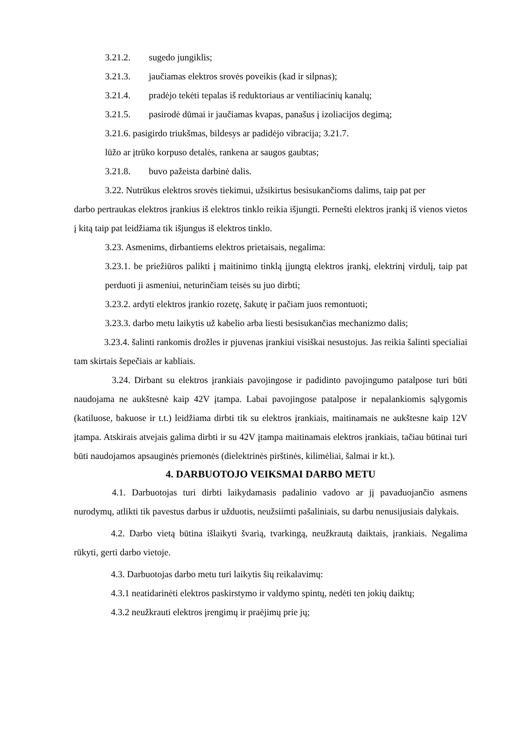3.21.2. sugedo jungiklis;
3.21.3. jaučiamas elektros srovės poveikis (kad ir silpnas);
3.21.4. pradėjo tekėti tepalas iš reduktoriaus ar ventiliacinių kanalų;
3.21.5. pasirodė dūmai ir jaučiamas kvapas, panašus į izoliacijos degimą;
3.21.6. pasigirdo triukšmas, bildesys ar padidėjo vibracija; 3.21.7.
lūžo ar įtrūko korpuso detalės, rankena ar saugos gaubtas;
3.21.8. buvo pažeista darbinė dalis.
3.22. Nutrūkus elektros srovės tiekimui, užsikirtus besisukančioms dalims, taip pat per
darbo pertraukas elektros įrankius iš elektros tinklo reikia išjungti. Pernešti elektros įrankį iš vienos vietos į kitą taip pat leidžiama tik išjungus iš elektros tinklo.
3.23. Asmenims, dirbantiems elektros prietaisais, negalima:
3.23.1. be priežiūros palikti į maitinimo tinklą įjungtą elektros įrankį, elektrinį virdulį, taip pat perduoti ji asmeniui, neturinčiam teisės su juo dirbti;
3.23.2. ardyti elektros įrankio rozetę, šakutę ir pačiam juos remontuoti;
3.23.3. darbo metu laikytis už kabelio arba liesti besisukančias mechanizmo dalis;
3.23.4. šalinti rankomis drožles ir pjuvenas įrankiui visiškai nesustojus. Jas reikia šalinti specialiai tam skirtais šepečiais ar kabliais.
3.24. Dirbant su elektros įrankiais pavojingose ir padidinto pavojingumo patalpose turi būti naudojama ne aukštesnė kaip 42V įtampa. Labai pavojingose patalpose ir nepalankiomis sąlygomis (katiluose, bakuose ir t.t.) leidžiama dirbti tik su elektros įrankiais, maitinamais ne aukštesne kaip 12V įtampa. Atskirais atvejais galima dirbti ir su 42V įtampa maitinamais elektros įrankiais, tačiau būtinai turi būti naudojamos apsauginės priemonės (dielektrinės pirštinės, kilimėliai, šalmai ir kt.).
4. DARBUOTOJO VEIKSMAI DARBO METU
4.1. Darbuotojas turi dirbti laikydamasis padalinio vadovo ar jį pavaduojančio asmens nurodymų, atlikti tik pavestus darbus ir užduotis, neužsiimti pašaliniais, su darbu nenusijusiais dalykais.
4.2. Darbo vietą būtina išlaikyti švarią, tvarkingą, neužkrautą daiktais, įrankiais. Negalima rūkyti, gerti darbo vietoje.
4.3. Darbuotojas darbo metu turi laikytis šių reikalavimų:
4.3.1 neatidarinėti elektros paskirstymo ir valdymo spintų, nedėti ten jokių daiktų;
4.3.2 neužkrauti elektros įrengimų ir praėjimų prie jų;